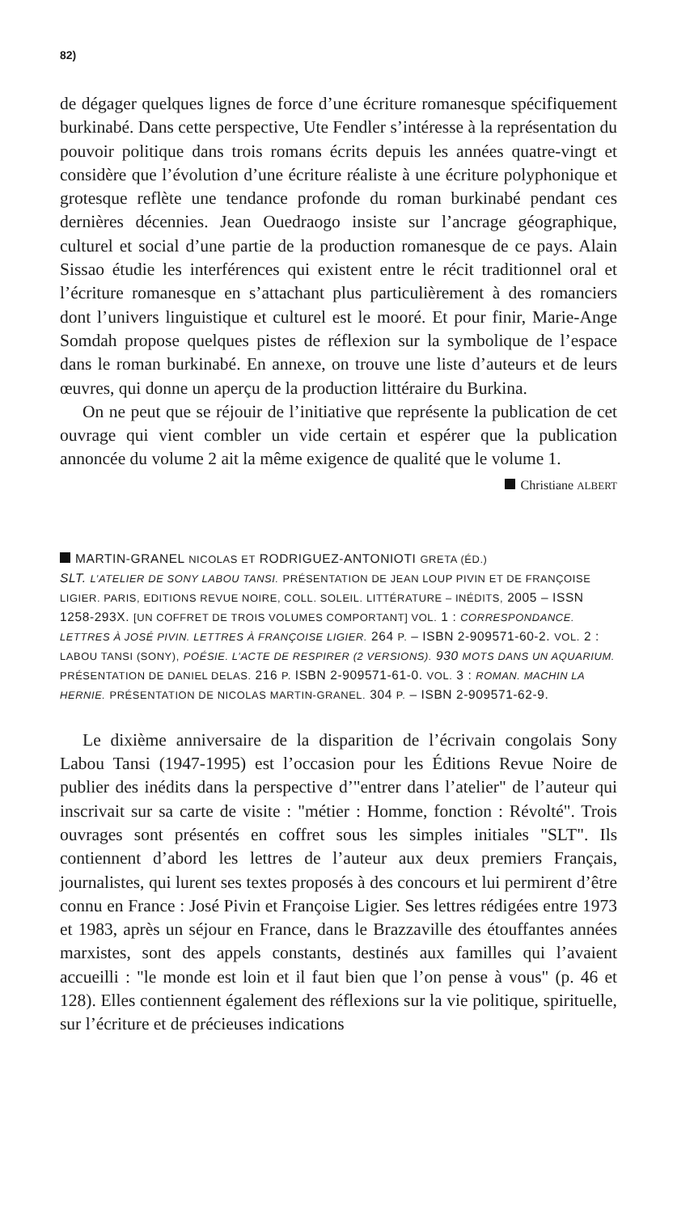82)
de dégager quelques lignes de force d’une écriture romanesque spécifiquement burkinabé. Dans cette perspective, Ute Fendler s’intéresse à la représentation du pouvoir politique dans trois romans écrits depuis les années quatre-vingt et considère que l’évolution d’une écriture réaliste à une écriture polyphonique et grotesque reflète une tendance profonde du roman burkinabé pendant ces dernières décennies. Jean Ouedraogo insiste sur l’ancrage géographique, culturel et social d’une partie de la production romanesque de ce pays. Alain Sissao étudie les interférences qui existent entre le récit traditionnel oral et l’écriture romanesque en s’attachant plus particulièrement à des romanciers dont l’univers linguistique et culturel est le mooré. Et pour finir, Marie-Ange Somdah propose quelques pistes de réflexion sur la symbolique de l’espace dans le roman burkinabé. En annexe, on trouve une liste d’auteurs et de leurs œuvres, qui donne un aperçu de la production littéraire du Burkina.
On ne peut que se réjouir de l’initiative que représente la publication de cet ouvrage qui vient combler un vide certain et espérer que la publication annoncée du volume 2 ait la même exigence de qualité que le volume 1.
Christiane ALBERT
MARTIN-GRANEL NICOLAS ET RODRIGUEZ-ANTONIOTI GRETA (ÉD.)
SLT. L’ATELIER DE SONY LABOU TANSI. PRÉSENTATION DE JEAN LOUP PIVIN ET DE FRANÇOISE LIGIER. PARIS, EDITIONS REVUE NOIRE, COLL. SOLEIL. LITTÉRATURE – INÉDITS, 2005 – ISSN 1258-293X. [UN COFFRET DE TROIS VOLUMES COMPORTANT] VOL. 1 : CORRESPONDANCE. LETTRES À JOSÉ PIVIN. LETTRES À FRANÇOISE LIGIER. 264 P. – ISBN 2-909571-60-2. VOL. 2 : LABOU TANSI (SONY), POÉSIE. L’ACTE DE RESPIRER (2 VERSIONS). 930 MOTS DANS UN AQUARIUM. PRÉSENTATION DE DANIEL DELAS. 216 P. ISBN 2-909571-61-0. VOL. 3 : ROMAN. MACHIN LA HERNIE. PRÉSENTATION DE NICOLAS MARTIN-GRANEL. 304 P. – ISBN 2-909571-62-9.
Le dixième anniversaire de la disparition de l’écrivain congolais Sony Labou Tansi (1947-1995) est l’occasion pour les Éditions Revue Noire de publier des inédits dans la perspective d’"entrer dans l’atelier" de l’auteur qui inscrivait sur sa carte de visite : "métier : Homme, fonction : Révolté". Trois ouvrages sont présentés en coffret sous les simples initiales "SLT". Ils contiennent d’abord les lettres de l’auteur aux deux premiers Français, journalistes, qui lurent ses textes proposés à des concours et lui permirent d’être connu en France : José Pivin et Françoise Ligier. Ses lettres rédigées entre 1973 et 1983, après un séjour en France, dans le Brazzaville des étouffantes années marxistes, sont des appels constants, destinés aux familles qui l’avaient accueilli : "le monde est loin et il faut bien que l’on pense à vous" (p. 46 et 128). Elles contiennent également des réflexions sur la vie politique, spirituelle, sur l’écriture et de précieuses indications